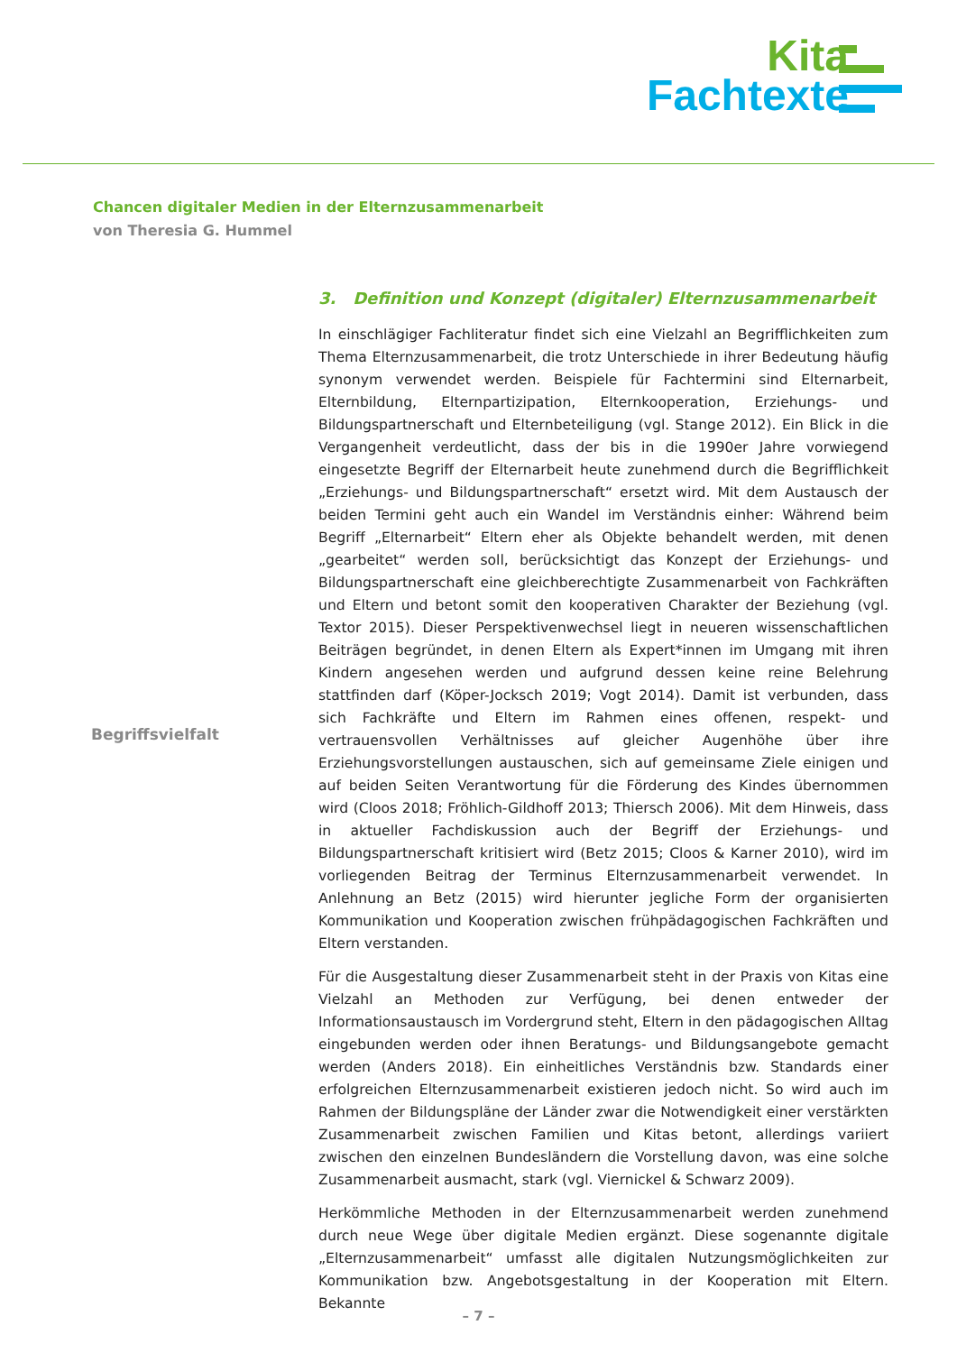Kita
Fachtexte
Chancen digitaler Medien in der Elternzusammenarbeit
von Theresia G. Hummel
Begriffsvielfalt
3. Definition und Konzept (digitaler) Elternzusammenarbeit
In einschlägiger Fachliteratur findet sich eine Vielzahl an Begrifflichkeiten zum Thema Elternzusammenarbeit, die trotz Unterschiede in ihrer Bedeutung häufig synonym verwendet werden. Beispiele für Fachtermini sind Elternarbeit, Elternbildung, Elternpartizipation, Elternkooperation, Erziehungs- und Bildungspartnerschaft und Elternbeteiligung (vgl. Stange 2012). Ein Blick in die Vergangenheit verdeutlicht, dass der bis in die 1990er Jahre vorwiegend eingesetzte Begriff der Elternarbeit heute zunehmend durch die Begrifflichkeit „Erziehungs- und Bildungspartnerschaft“ ersetzt wird. Mit dem Austausch der beiden Termini geht auch ein Wandel im Verständnis einher: Während beim Begriff „Elternarbeit“ Eltern eher als Objekte behandelt werden, mit denen „gearbeitet“ werden soll, berücksichtigt das Konzept der Erziehungs- und Bildungspartnerschaft eine gleichberechtigte Zusammenarbeit von Fachkräften und Eltern und betont somit den kooperativen Charakter der Beziehung (vgl. Textor 2015). Dieser Perspektivenwechsel liegt in neueren wissenschaftlichen Beiträgen begründet, in denen Eltern als Expert*innen im Umgang mit ihren Kindern angesehen werden und aufgrund dessen keine reine Belehrung stattfinden darf (Köper-Jocksch 2019; Vogt 2014). Damit ist verbunden, dass sich Fachkräfte und Eltern im Rahmen eines offenen, respekt- und vertrauensvollen Verhältnisses auf gleicher Augenhöhe über ihre Erziehungsvorstellungen austauschen, sich auf gemeinsame Ziele einigen und auf beiden Seiten Verantwortung für die Förderung des Kindes übernommen wird (Cloos 2018; Fröhlich-Gildhoff 2013; Thiersch 2006). Mit dem Hinweis, dass in aktueller Fachdiskussion auch der Begriff der Erziehungs- und Bildungspartnerschaft kritisiert wird (Betz 2015; Cloos & Karner 2010), wird im vorliegenden Beitrag der Terminus Elternzusammenarbeit verwendet. In Anlehnung an Betz (2015) wird hierunter jegliche Form der organisierten Kommunikation und Kooperation zwischen frühpädagogischen Fachkräften und Eltern verstanden.
Für die Ausgestaltung dieser Zusammenarbeit steht in der Praxis von Kitas eine Vielzahl an Methoden zur Verfügung, bei denen entweder der Informationsaustausch im Vordergrund steht, Eltern in den pädagogischen Alltag eingebunden werden oder ihnen Beratungs- und Bildungsangebote gemacht werden (Anders 2018). Ein einheitliches Verständnis bzw. Standards einer erfolgreichen Elternzusammenarbeit existieren jedoch nicht. So wird auch im Rahmen der Bildungspläne der Länder zwar die Notwendigkeit einer verstärkten Zusammenarbeit zwischen Familien und Kitas betont, allerdings variiert zwischen den einzelnen Bundesländern die Vorstellung davon, was eine solche Zusammenarbeit ausmacht, stark (vgl. Viernickel & Schwarz 2009).
Herkömmliche Methoden in der Elternzusammenarbeit werden zunehmend durch neue Wege über digitale Medien ergänzt. Diese sogenannte digitale „Elternzusammenarbeit“ umfasst alle digitalen Nutzungsmöglichkeiten zur Kommunikation bzw. Angebotsgestaltung in der Kooperation mit Eltern. Bekannte
– 7 –